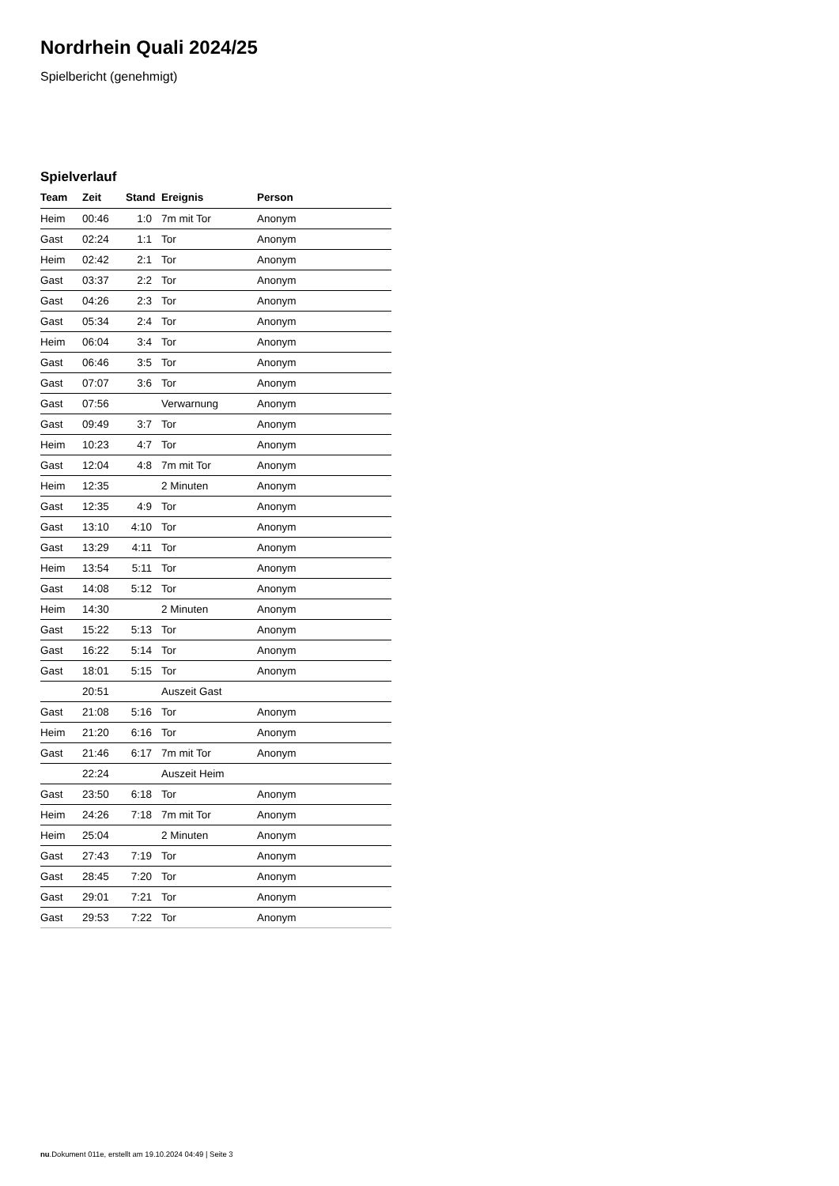Nordrhein Quali 2024/25
Spielbericht (genehmigt)
Spielverlauf
| Team | Zeit | Stand | Ereignis | Person |
| --- | --- | --- | --- | --- |
| Heim | 00:46 | 1:0 | 7m mit Tor | Anonym |
| Gast | 02:24 | 1:1 | Tor | Anonym |
| Heim | 02:42 | 2:1 | Tor | Anonym |
| Gast | 03:37 | 2:2 | Tor | Anonym |
| Gast | 04:26 | 2:3 | Tor | Anonym |
| Gast | 05:34 | 2:4 | Tor | Anonym |
| Heim | 06:04 | 3:4 | Tor | Anonym |
| Gast | 06:46 | 3:5 | Tor | Anonym |
| Gast | 07:07 | 3:6 | Tor | Anonym |
| Gast | 07:56 | | Verwarnung | Anonym |
| Gast | 09:49 | 3:7 | Tor | Anonym |
| Heim | 10:23 | 4:7 | Tor | Anonym |
| Gast | 12:04 | 4:8 | 7m mit Tor | Anonym |
| Heim | 12:35 | | 2 Minuten | Anonym |
| Gast | 12:35 | 4:9 | Tor | Anonym |
| Gast | 13:10 | 4:10 | Tor | Anonym |
| Gast | 13:29 | 4:11 | Tor | Anonym |
| Heim | 13:54 | 5:11 | Tor | Anonym |
| Gast | 14:08 | 5:12 | Tor | Anonym |
| Heim | 14:30 | | 2 Minuten | Anonym |
| Gast | 15:22 | 5:13 | Tor | Anonym |
| Gast | 16:22 | 5:14 | Tor | Anonym |
| Gast | 18:01 | 5:15 | Tor | Anonym |
| | 20:51 | | Auszeit Gast | |
| Gast | 21:08 | 5:16 | Tor | Anonym |
| Heim | 21:20 | 6:16 | Tor | Anonym |
| Gast | 21:46 | 6:17 | 7m mit Tor | Anonym |
| | 22:24 | | Auszeit Heim | |
| Gast | 23:50 | 6:18 | Tor | Anonym |
| Heim | 24:26 | 7:18 | 7m mit Tor | Anonym |
| Heim | 25:04 | | 2 Minuten | Anonym |
| Gast | 27:43 | 7:19 | Tor | Anonym |
| Gast | 28:45 | 7:20 | Tor | Anonym |
| Gast | 29:01 | 7:21 | Tor | Anonym |
| Gast | 29:53 | 7:22 | Tor | Anonym |
nu.Dokument 011e, erstellt am 19.10.2024 04:49 | Seite 3